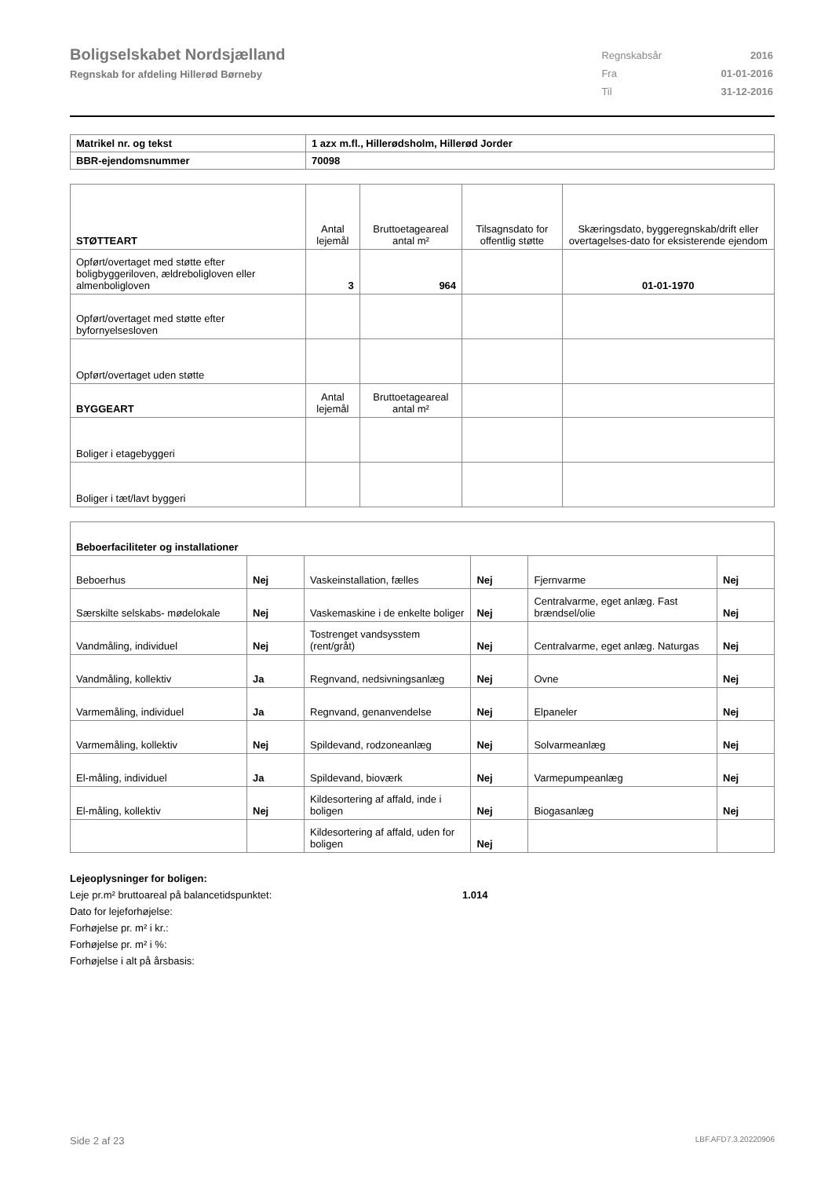Boligselskabet Nordsjælland
Regnskab for afdeling Hillerød Børneby
| Regnskabsår | 2016 |
| Fra | 01-01-2016 |
| Til | 31-12-2016 |
| Matrikel nr. og tekst | 1 azx m.fl., Hillerødsholm, Hillerød Jorder |
| BBR-ejendomsnummer | 70098 |
| STØTTEART | Antal lejemål | Bruttoetageareal antal m² | Tilsagnsdato for offentlig støtte | Skæringsdato, byggeregnskab/drift eller overtagelses-dato for eksisterende ejendom |
| --- | --- | --- | --- | --- |
| Opført/overtaget med støtte efter boligbyggeriloven, ældreboligloven eller almenboligloven | 3 | 964 | | 01-01-1970 |
| Opført/overtaget med støtte efter byfornyelsesloven | | | | |
| Opført/overtaget uden støtte | | | | |
| BYGGEART | Antal lejemål | Bruttoetageareal antal m² | | |
| Boliger i etagebyggeri | | | | |
| Boliger i tæt/lavt byggeri | | | | |
| Beboerfaciliteter og installationer | | | | | |
| Beboerhus | Nej | Vaskeinstallation, fælles | Nej | Fjernvarme | Nej |
| Særskilte selskabs- mødelokale | Nej | Vaskemaskine i de enkelte boliger | Nej | Centralvarme, eget anlæg. Fast brændsel/olie | Nej |
| Vandmåling, individuel | Nej | Tostrenget vandsysstem (rent/gråt) | Nej | Centralvarme, eget anlæg. Naturgas | Nej |
| Vandmåling, kollektiv | Ja | Regnvand, nedsivningsanlæg | Nej | Ovne | Nej |
| Varmemåling, individuel | Ja | Regnvand, genanvendelse | Nej | Elpaneler | Nej |
| Varmemåling, kollektiv | Nej | Spildevand, rodzoneanlæg | Nej | Solvarmeanlæg | Nej |
| El-måling, individuel | Ja | Spildevand, bioværk | Nej | Varmepumpeanlæg | Nej |
| El-måling, kollektiv | Nej | Kildesortering af affald, inde i boligen | Nej | Biogasanlæg | Nej |
| | | Kildesortering af affald, uden for boligen | Nej | | |
Lejeoplysninger for boligen:
Leje pr.m² bruttoareal på balancetidspunktet: 1.014
Dato for lejeforhøjelse:
Forhøjelse pr. m² i kr.:
Forhøjelse pr. m² i %:
Forhøjelse i alt på årsbasis:
Side 2 af 23 LBF.AFD7.3.20220906